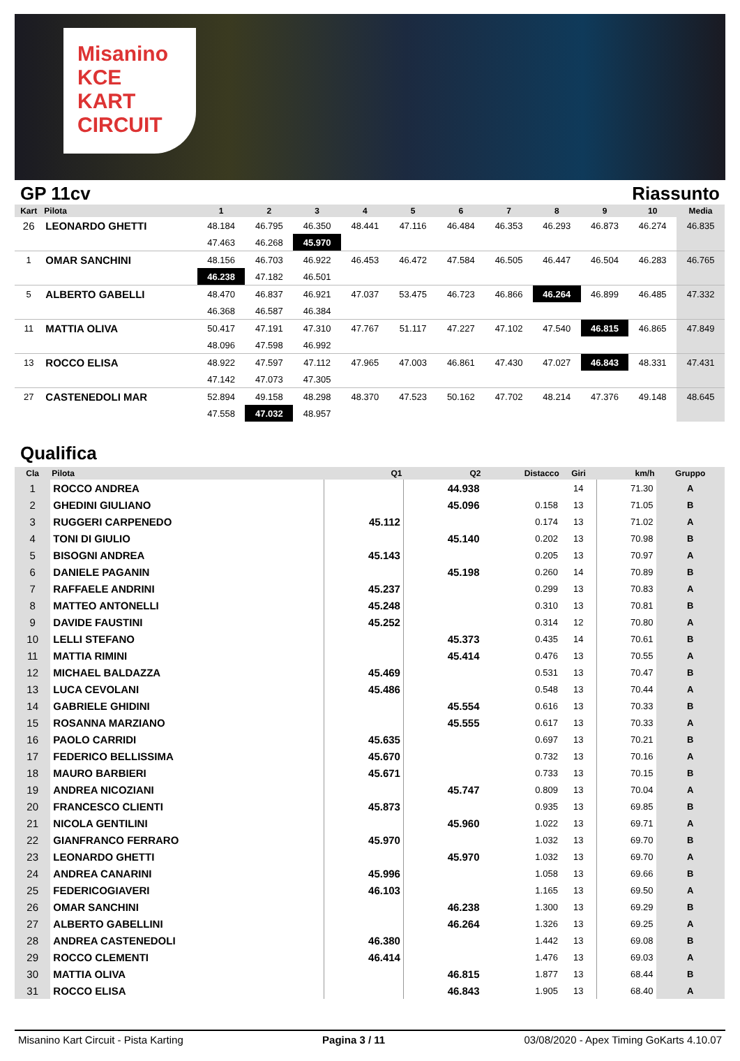Misanino
KCE
KART CIRCUIT
GP 11cv Riassunto
| Kart | Pilota | 1 | 2 | 3 | 4 | 5 | 6 | 7 | 8 | 9 | 10 | Media |
| --- | --- | --- | --- | --- | --- | --- | --- | --- | --- | --- | --- | --- |
| 26 | LEONARDO GHETTI | 48.184 | 46.795 | 46.350 | 48.441 | 47.116 | 46.484 | 46.353 | 46.293 | 46.873 | 46.274 | 46.835 |
| | | 47.463 | 46.268 | 45.970 | | | | | | | | |
| 1 | OMAR SANCHINI | 48.156 | 46.703 | 46.922 | 46.453 | 46.472 | 47.584 | 46.505 | 46.447 | 46.504 | 46.283 | 46.765 |
| | | 46.238 | 47.182 | 46.501 | | | | | | | | |
| 5 | ALBERTO GABELLI | 48.470 | 46.837 | 46.921 | 47.037 | 53.475 | 46.723 | 46.866 | 46.264 | 46.899 | 46.485 | 47.332 |
| | | 46.368 | 46.587 | 46.384 | | | | | | | | |
| 11 | MATTIA OLIVA | 50.417 | 47.191 | 47.310 | 47.767 | 51.117 | 47.227 | 47.102 | 47.540 | 46.815 | 46.865 | 47.849 |
| | | 48.096 | 47.598 | 46.992 | | | | | | | | |
| 13 | ROCCO ELISA | 48.922 | 47.597 | 47.112 | 47.965 | 47.003 | 46.861 | 47.430 | 47.027 | 46.843 | 48.331 | 47.431 |
| | | 47.142 | 47.073 | 47.305 | | | | | | | | |
| 27 | CASTENEDOLI MAR | 52.894 | 49.158 | 48.298 | 48.370 | 47.523 | 50.162 | 47.702 | 48.214 | 47.376 | 49.148 | 48.645 |
| | | 47.558 | 47.032 | 48.957 | | | | | | | | |
Qualifica
| Cla | Pilota | Q1 | Q2 | Distacco | Giri | km/h | Gruppo |
| --- | --- | --- | --- | --- | --- | --- | --- |
| 1 | ROCCO ANDREA | | 44.938 | | 14 | 71.30 | A |
| 2 | GHEDINI GIULIANO | | 45.096 | 0.158 | 13 | 71.05 | B |
| 3 | RUGGERI CARPENEDO | 45.112 | | 0.174 | 13 | 71.02 | A |
| 4 | TONI DI GIULIO | | 45.140 | 0.202 | 13 | 70.98 | B |
| 5 | BISOGNI ANDREA | 45.143 | | 0.205 | 13 | 70.97 | A |
| 6 | DANIELE PAGANIN | | 45.198 | 0.260 | 14 | 70.89 | B |
| 7 | RAFFAELE ANDRINI | 45.237 | | 0.299 | 13 | 70.83 | A |
| 8 | MATTEO ANTONELLI | 45.248 | | 0.310 | 13 | 70.81 | B |
| 9 | DAVIDE FAUSTINI | 45.252 | | 0.314 | 12 | 70.80 | A |
| 10 | LELLI STEFANO | | 45.373 | 0.435 | 14 | 70.61 | B |
| 11 | MATTIA RIMINI | | 45.414 | 0.476 | 13 | 70.55 | A |
| 12 | MICHAEL BALDAZZA | 45.469 | | 0.531 | 13 | 70.47 | B |
| 13 | LUCA CEVOLANI | 45.486 | | 0.548 | 13 | 70.44 | A |
| 14 | GABRIELE GHIDINI | | 45.554 | 0.616 | 13 | 70.33 | B |
| 15 | ROSANNA MARZIANO | | 45.555 | 0.617 | 13 | 70.33 | A |
| 16 | PAOLO CARRIDI | 45.635 | | 0.697 | 13 | 70.21 | B |
| 17 | FEDERICO BELLISSIMA | 45.670 | | 0.732 | 13 | 70.16 | A |
| 18 | MAURO BARBIERI | 45.671 | | 0.733 | 13 | 70.15 | B |
| 19 | ANDREA NICOZIANI | | 45.747 | 0.809 | 13 | 70.04 | A |
| 20 | FRANCESCO CLIENTI | 45.873 | | 0.935 | 13 | 69.85 | B |
| 21 | NICOLA GENTILINI | | 45.960 | 1.022 | 13 | 69.71 | A |
| 22 | GIANFRANCO FERRARO | 45.970 | | 1.032 | 13 | 69.70 | B |
| 23 | LEONARDO GHETTI | | 45.970 | 1.032 | 13 | 69.70 | A |
| 24 | ANDREA CANARINI | 45.996 | | 1.058 | 13 | 69.66 | B |
| 25 | FEDERICOGIAVERI | 46.103 | | 1.165 | 13 | 69.50 | A |
| 26 | OMAR SANCHINI | | 46.238 | 1.300 | 13 | 69.29 | B |
| 27 | ALBERTO GABELLINI | | 46.264 | 1.326 | 13 | 69.25 | A |
| 28 | ANDREA CASTENEDOLI | 46.380 | | 1.442 | 13 | 69.08 | B |
| 29 | ROCCO CLEMENTI | 46.414 | | 1.476 | 13 | 69.03 | A |
| 30 | MATTIA OLIVA | | 46.815 | 1.877 | 13 | 68.44 | B |
| 31 | ROCCO ELISA | | 46.843 | 1.905 | 13 | 68.40 | A |
Misanino Kart Circuit - Pista Karting Pagina 3 / 11 03/08/2020 - Apex Timing GoKarts 4.10.07